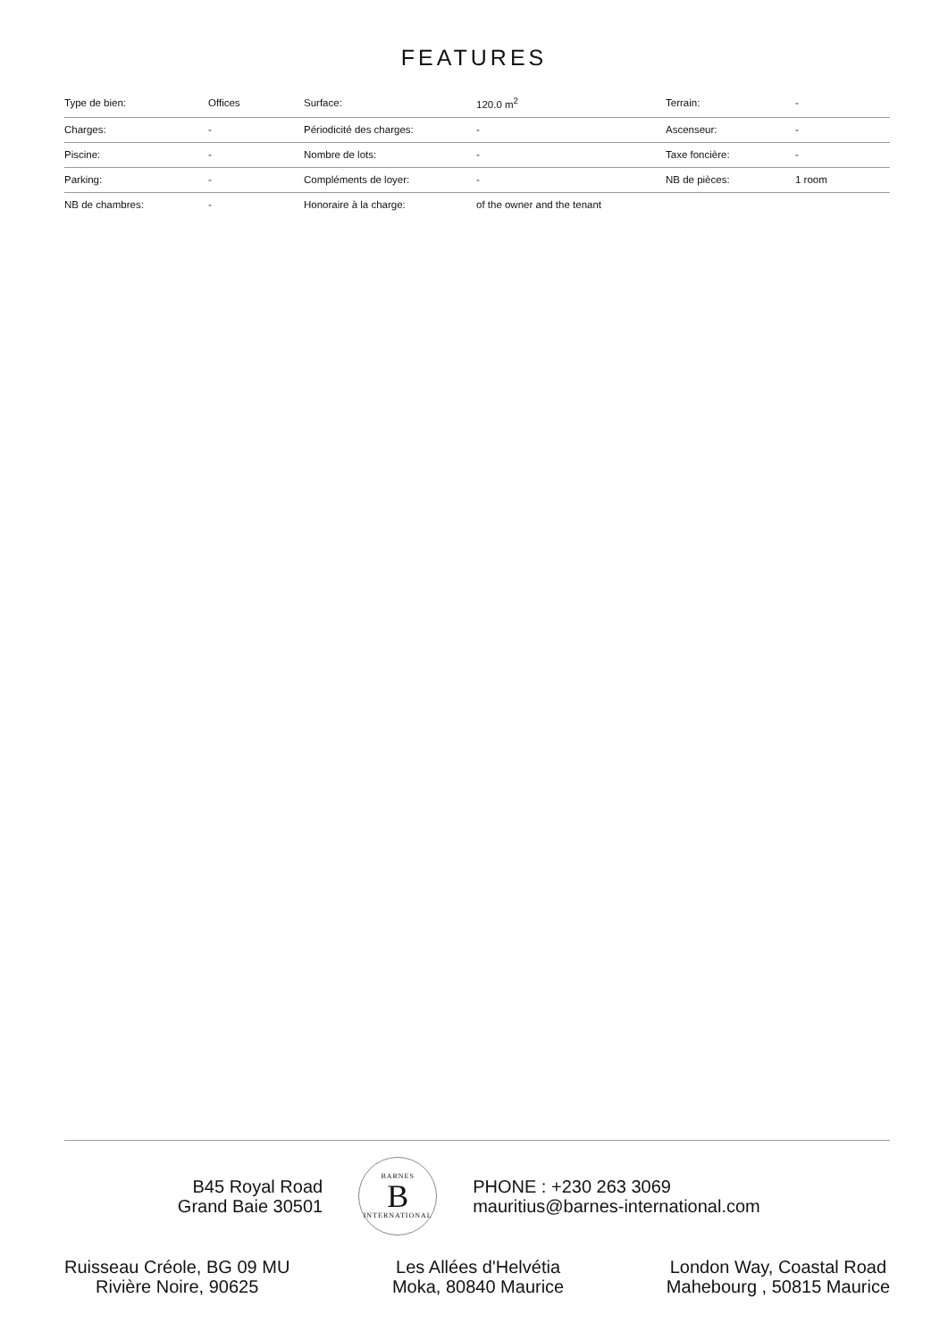FEATURES
| Type de bien: | Offices | Surface: | 120.0 m<sup>2</sup> | Terrain: | - |
| Charges: | - | Périodicité des charges: | - | Ascenseur: | - |
| Piscine: | - | Nombre de lots: | - | Taxe foncière: | - |
| Parking: | - | Compléments de loyer: | - | NB de pièces: | 1 room |
| NB de chambres: | - | Honoraire à la charge: | of the owner and the tenant | | |
B45 Royal Road
Grand Baie 30501
BARNES
B
INTERNATIONAL
PHONE : +230 263 3069
mauritius@barnes-international.com
Ruisseau Créole, BG 09 MU
Rivière Noire, 90625
Les Allées d'Helvétia
Moka, 80840 Maurice
London Way, Coastal Road
Mahebourg , 50815 Maurice